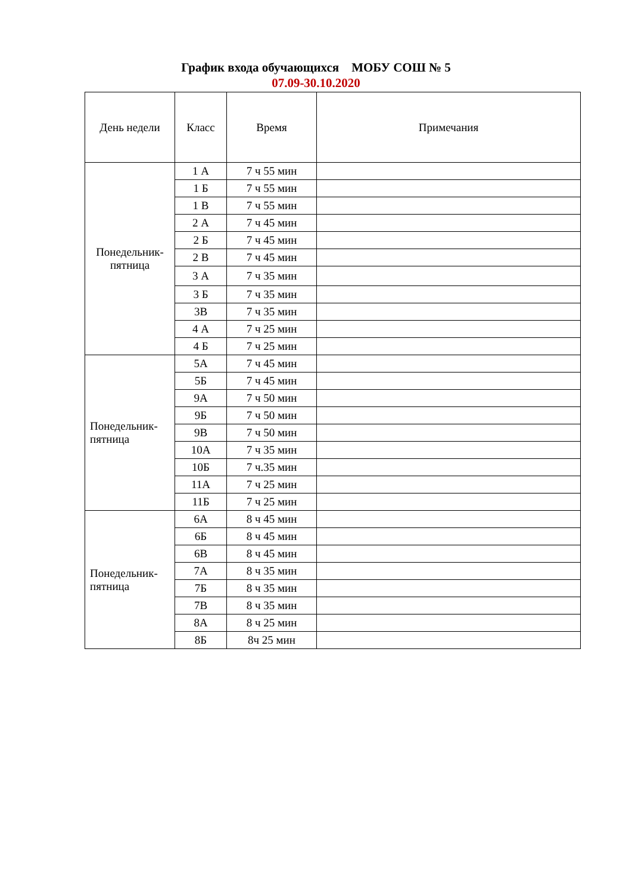График входа обучающихся МОБУ СОШ № 5
07.09-30.10.2020
| День недели | Класс | Время | Примечания |
| --- | --- | --- | --- |
| Понедельник- пятница | 1 А | 7 ч 55 мин | |
| | 1 Б | 7 ч 55 мин | |
| | 1 В | 7 ч 55 мин | |
| | 2 А | 7 ч 45 мин | |
| | 2 Б | 7 ч 45 мин | |
| | 2 В | 7 ч 45 мин | |
| | 3 А | 7 ч 35 мин | |
| | 3 Б | 7 ч 35 мин | |
| | 3В | 7 ч 35 мин | |
| | 4 А | 7 ч 25 мин | |
| | 4 Б | 7 ч 25 мин | |
| Понедельник- пятница | 5А | 7 ч 45 мин | |
| | 5Б | 7 ч 45 мин | |
| | 9А | 7 ч 50 мин | |
| | 9Б | 7 ч 50 мин | |
| | 9В | 7 ч 50 мин | |
| | 10А | 7 ч 35 мин | |
| | 10Б | 7 ч.35 мин | |
| | 11А | 7 ч 25 мин | |
| | 11Б | 7 ч 25 мин | |
| Понедельник- пятница | 6А | 8 ч 45 мин | |
| | 6Б | 8 ч 45 мин | |
| | 6В | 8 ч 45 мин | |
| | 7А | 8 ч 35 мин | |
| | 7Б | 8 ч 35 мин | |
| | 7В | 8 ч 35 мин | |
| | 8А | 8 ч 25 мин | |
| | 8Б | 8ч 25 мин | |